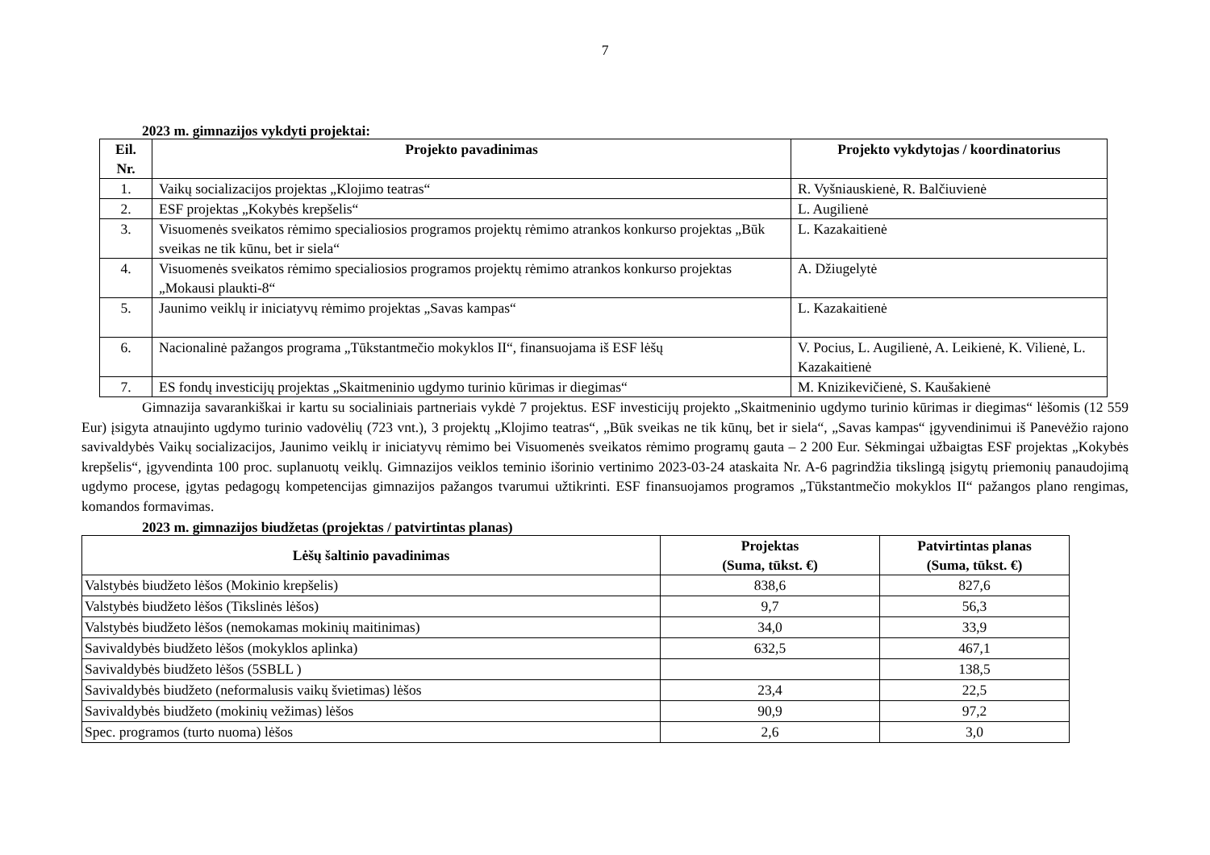7
2023 m. gimnazijos vykdyti projektai:
| Eil. Nr. | Projekto pavadinimas | Projekto vykdytojas / koordinatorius |
| --- | --- | --- |
| 1. | Vaikų socializacijos projektas „Klojimo teatras“ | R. Vyšniauskienė, R. Balčiuvienė |
| 2. | ESF projektas „Kokybės krepšelis“ | L. Augilienė |
| 3. | Visuomenės sveikatos rėmimo specialiosios programos projektų rėmimo atrankos konkurso projektas „Būk sveikas ne tik kūnu, bet ir siela“ | L. Kazakaitienė |
| 4. | Visuomenės sveikatos rėmimo specialiosios programos projektų rėmimo atrankos konkurso projektas „Mokausi plaukti-8“ | A. Džiugelytė |
| 5. | Jaunimo veiklų ir iniciatyvų rėmimo projektas „Savas kampas“ | L. Kazakaitienė |
| 6. | Nacionalinė pažangos programa „Tūkstantmečio mokyklos II“, finansuojama iš ESF lėšų | V. Pocius, L. Augilienė, A. Leikienė, K. Vilienė, L. Kazakaitienė |
| 7. | ES fondų investicijų projektas „Skaitmeninio ugdymo turinio kūrimas ir diegimas“ | M. Knizikevičienė, S. Kaušakienė |
Gimnazija savarankiškai ir kartu su socialiniais partneriais vykdė 7 projektus. ESF investicijų projekto „Skaitmeninio ugdymo turinio kūrimas ir diegimas“ lėšomis (12 559 Eur) įsigyta atnaujinto ugdymo turinio vadovėlių (723 vnt.), 3 projektų „Klojimo teatras“, „Būk sveikas ne tik kūnų, bet ir siela“, „Savas kampas“ įgyvendinimui iš Panevėžio rajono savivaldybės Vaikų socializacijos, Jaunimo veiklų ir iniciatyvų rėmimo bei Visuomenės sveikatos rėmimo programų gauta – 2 200 Eur. Sėkmingai užbaigtas ESF projektas „Kokybės krepšelis“, įgyvendinta 100 proc. suplanuotų veiklų. Gimnazijos veiklos teminio išorinio vertinimo 2023-03-24 ataskaita Nr. A-6 pagrindžia tikslingą įsigytų priemonių panaudojimą ugdymo procese, įgytas pedagogų kompetencijas gimnazijos pažangos tvarumui užtikrinti. ESF finansuojamos programos „Tūkstantmečio mokyklos II“ pažangos plano rengimas, komandos formavimas.
2023 m. gimnazijos biudžetas (projektas / patvirtintas planas)
| Lėšų šaltinio pavadinimas | Projektas (Suma, tūkst. €) | Patvirtintas planas (Suma, tūkst. €) |
| --- | --- | --- |
| Valstybės biudžeto lėšos (Mokinio krepšelis) | 838,6 | 827,6 |
| Valstybės biudžeto lėšos (Tikslinės lėšos) | 9,7 | 56,3 |
| Valstybės biudžeto lėšos (nemokamas mokinių maitinimas) | 34,0 | 33,9 |
| Savivaldybės biudžeto lėšos (mokyklos aplinka) | 632,5 | 467,1 |
| Savivaldybės biudžeto lėšos (5SBLL ) | | 138,5 |
| Savivaldybės biudžeto (neformalusis vaikų švietimas) lėšos | 23,4 | 22,5 |
| Savivaldybės biudžeto (mokinių vežimas) lėšos | 90,9 | 97,2 |
| Spec. programos (turto nuoma) lėšos | 2,6 | 3,0 |